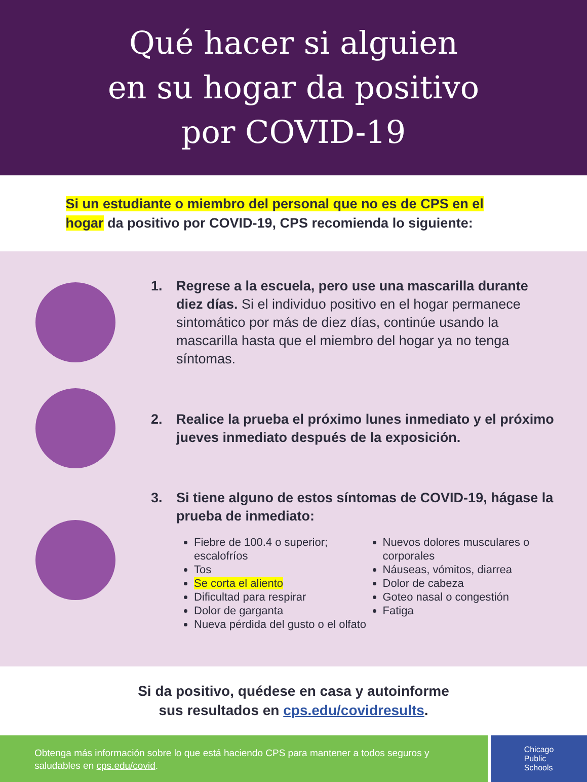Qué hacer si alguien
en su hogar da positivo
por COVID-19
Si un estudiante o miembro del personal que no es de CPS en el hogar da positivo por COVID-19, CPS recomienda lo siguiente:
1. Regrese a la escuela, pero use una mascarilla durante diez días. Si el individuo positivo en el hogar permanece sintomático por más de diez días, continúe usando la mascarilla hasta que el miembro del hogar ya no tenga síntomas.
2. Realice la prueba el próximo lunes inmediato y el próximo jueves inmediato después de la exposición.
3. Si tiene alguno de estos síntomas de COVID-19, hágase la prueba de inmediato:
Fiebre de 100.4 o superior; escalofríos
Tos
Se corta el aliento
Dificultad para respirar
Dolor de garganta
Nueva pérdida del gusto o el olfato
Nuevos dolores musculares o corporales
Náuseas, vómitos, diarrea
Dolor de cabeza
Goteo nasal o congestión
Fatiga
Si da positivo, quédese en casa y autoinforme
sus resultados en cps.edu/covidresults.
Obtenga más información sobre lo que está haciendo CPS para mantener a todos seguros y saludables en cps.edu/covid.
Chicago
Public
Schools